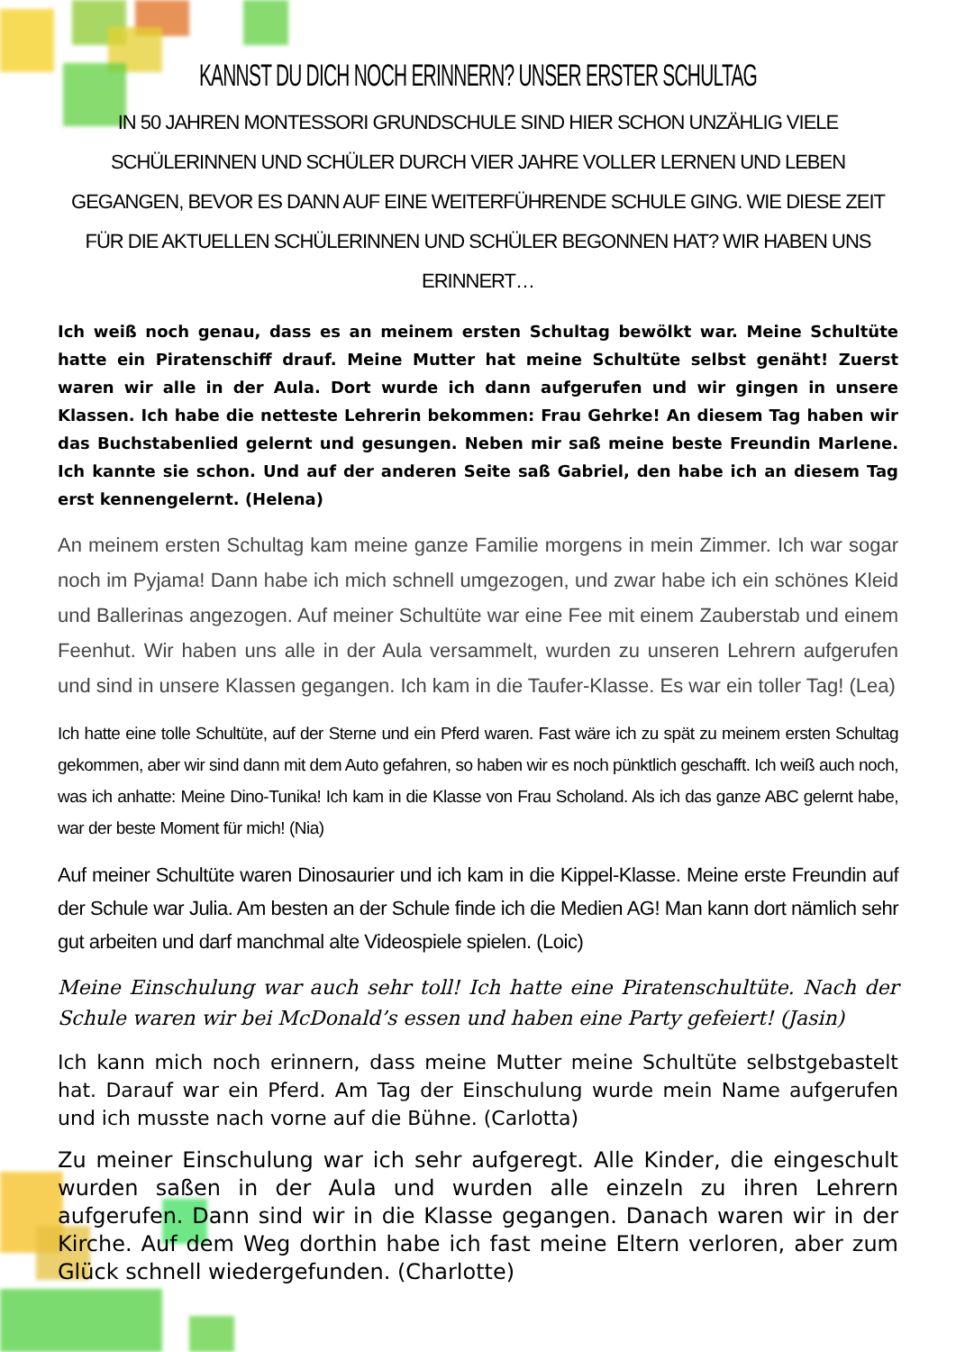KANNST DU DICH NOCH ERINNERN? UNSER ERSTER SCHULTAG
IN 50 JAHREN MONTESSORI GRUNDSCHULE SIND HIER SCHON UNZÄHLIG VIELE SCHÜLERINNEN UND SCHÜLER DURCH VIER JAHRE VOLLER LERNEN UND LEBEN GEGANGEN, BEVOR ES DANN AUF EINE WEITERFÜHRENDE SCHULE GING. WIE DIESE ZEIT FÜR DIE AKTUELLEN SCHÜLERINNEN UND SCHÜLER BEGONNEN HAT? WIR HABEN UNS ERINNERT…
Ich weiß noch genau, dass es an meinem ersten Schultag bewölkt war. Meine Schultüte hatte ein Piratenschiff drauf. Meine Mutter hat meine Schultüte selbst genäht! Zuerst waren wir alle in der Aula. Dort wurde ich dann aufgerufen und wir gingen in unsere Klassen. Ich habe die netteste Lehrerin bekommen: Frau Gehrke! An diesem Tag haben wir das Buchstabenlied gelernt und gesungen. Neben mir saß meine beste Freundin Marlene. Ich kannte sie schon. Und auf der anderen Seite saß Gabriel, den habe ich an diesem Tag erst kennengelernt. (Helena)
An meinem ersten Schultag kam meine ganze Familie morgens in mein Zimmer. Ich war sogar noch im Pyjama! Dann habe ich mich schnell umgezogen, und zwar habe ich ein schönes Kleid und Ballerinas angezogen. Auf meiner Schultüte war eine Fee mit einem Zauberstab und einem Feenhut. Wir haben uns alle in der Aula versammelt, wurden zu unseren Lehrern aufgerufen und sind in unsere Klassen gegangen. Ich kam in die Taufer-Klasse. Es war ein toller Tag! (Lea)
Ich hatte eine tolle Schultüte, auf der Sterne und ein Pferd waren. Fast wäre ich zu spät zu meinem ersten Schultag gekommen, aber wir sind dann mit dem Auto gefahren, so haben wir es noch pünktlich geschafft. Ich weiß auch noch, was ich anhatte: Meine Dino-Tunika! Ich kam in die Klasse von Frau Scholand. Als ich das ganze ABC gelernt habe, war der beste Moment für mich! (Nia)
Auf meiner Schultüte waren Dinosaurier und ich kam in die Kippel-Klasse. Meine erste Freundin auf der Schule war Julia. Am besten an der Schule finde ich die Medien AG! Man kann dort nämlich sehr gut arbeiten und darf manchmal alte Videospiele spielen. (Loic)
Meine Einschulung war auch sehr toll! Ich hatte eine Piratenschultüte. Nach der Schule waren wir bei McDonald’s essen und haben eine Party gefeiert! (Jasin)
Ich kann mich noch erinnern, dass meine Mutter meine Schultüte selbstgebastelt hat. Darauf war ein Pferd. Am Tag der Einschulung wurde mein Name aufgerufen und ich musste nach vorne auf die Bühne. (Carlotta)
Zu meiner Einschulung war ich sehr aufgeregt. Alle Kinder, die eingeschult wurden saßen in der Aula und wurden alle einzeln zu ihren Lehrern aufgerufen. Dann sind wir in die Klasse gegangen. Danach waren wir in der Kirche. Auf dem Weg dorthin habe ich fast meine Eltern verloren, aber zum Glück schnell wiedergefunden. (Charlotte)